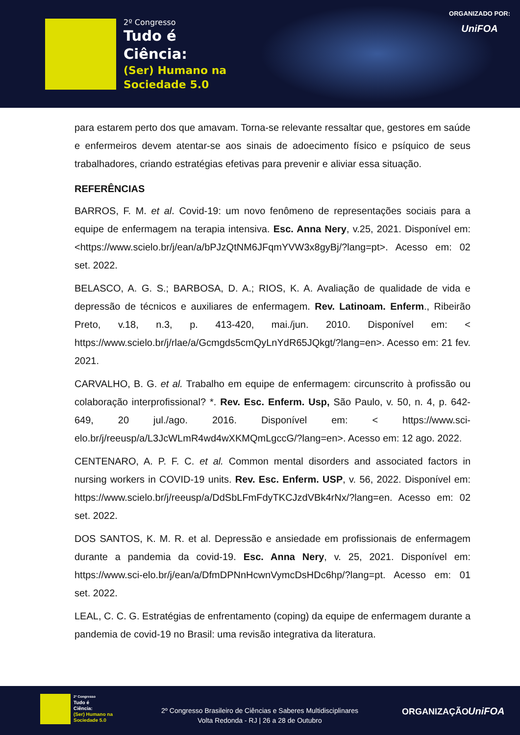2º Congresso
Tudo é
Ciência:
(Ser) Humano na
Sociedade 5.0
ORGANIZADO POR:
UniFOA
para estarem perto dos que amavam. Torna-se relevante ressaltar que, gestores em saúde e enfermeiros devem atentar-se aos sinais de adoecimento físico e psíquico de seus trabalhadores, criando estratégias efetivas para prevenir e aliviar essa situação.
REFERÊNCIAS
BARROS, F. M. et al. Covid-19: um novo fenômeno de representações sociais para a equipe de enfermagem na terapia intensiva. Esc. Anna Nery, v.25, 2021. Disponível em: <https://www.scielo.br/j/ean/a/bPJzQtNM6JFqmYVW3x8gyBj/?lang=pt>. Acesso em: 02 set. 2022.
BELASCO, A. G. S.; BARBOSA, D. A.; RIOS, K. A. Avaliação de qualidade de vida e depressão de técnicos e auxiliares de enfermagem. Rev. Latinoam. Enferm., Ribeirão Preto, v.18, n.3, p. 413-420, mai./jun. 2010. Disponível em: < https://www.scielo.br/j/rlae/a/Gcmgds5cmQyLnYdR65JQkgt/?lang=en>. Acesso em: 21 fev. 2021.
CARVALHO, B. G. et al. Trabalho em equipe de enfermagem: circunscrito à profissão ou colaboração interprofissional? *. Rev. Esc. Enferm. Usp, São Paulo, v. 50, n. 4, p. 642-649, 20 jul./ago. 2016. Disponível em: < https://www.sci-elo.br/j/reeusp/a/L3JcWLmR4wd4wXKMQmLgccG/?lang=en>. Acesso em: 12 ago. 2022.
CENTENARO, A. P. F. C. et al. Common mental disorders and associated factors in nursing workers in COVID-19 units. Rev. Esc. Enferm. USP, v. 56, 2022. Disponível em: https://www.scielo.br/j/reeusp/a/DdSbLFmFdyTKCJzdVBk4rNx/?lang=en. Acesso em: 02 set. 2022.
DOS SANTOS, K. M. R. et al. Depressão e ansiedade em profissionais de enfermagem durante a pandemia da covid-19. Esc. Anna Nery, v. 25, 2021. Disponível em: https://www.sci-elo.br/j/ean/a/DfmDPNnHcwnVymcDsHDc6hp/?lang=pt. Acesso em: 01 set. 2022.
LEAL, C. C. G. Estratégias de enfrentamento (coping) da equipe de enfermagem durante a pandemia de covid-19 no Brasil: uma revisão integrativa da literatura.
2º Congresso
Tudo é
Ciência:
(Ser) Humano na
Sociedade 5.0
2º Congresso Brasileiro de Ciências e Saberes Multidisciplinares
Volta Redonda - RJ | 26 a 28 de Outubro
ORGANIZAÇÃO UniFOA